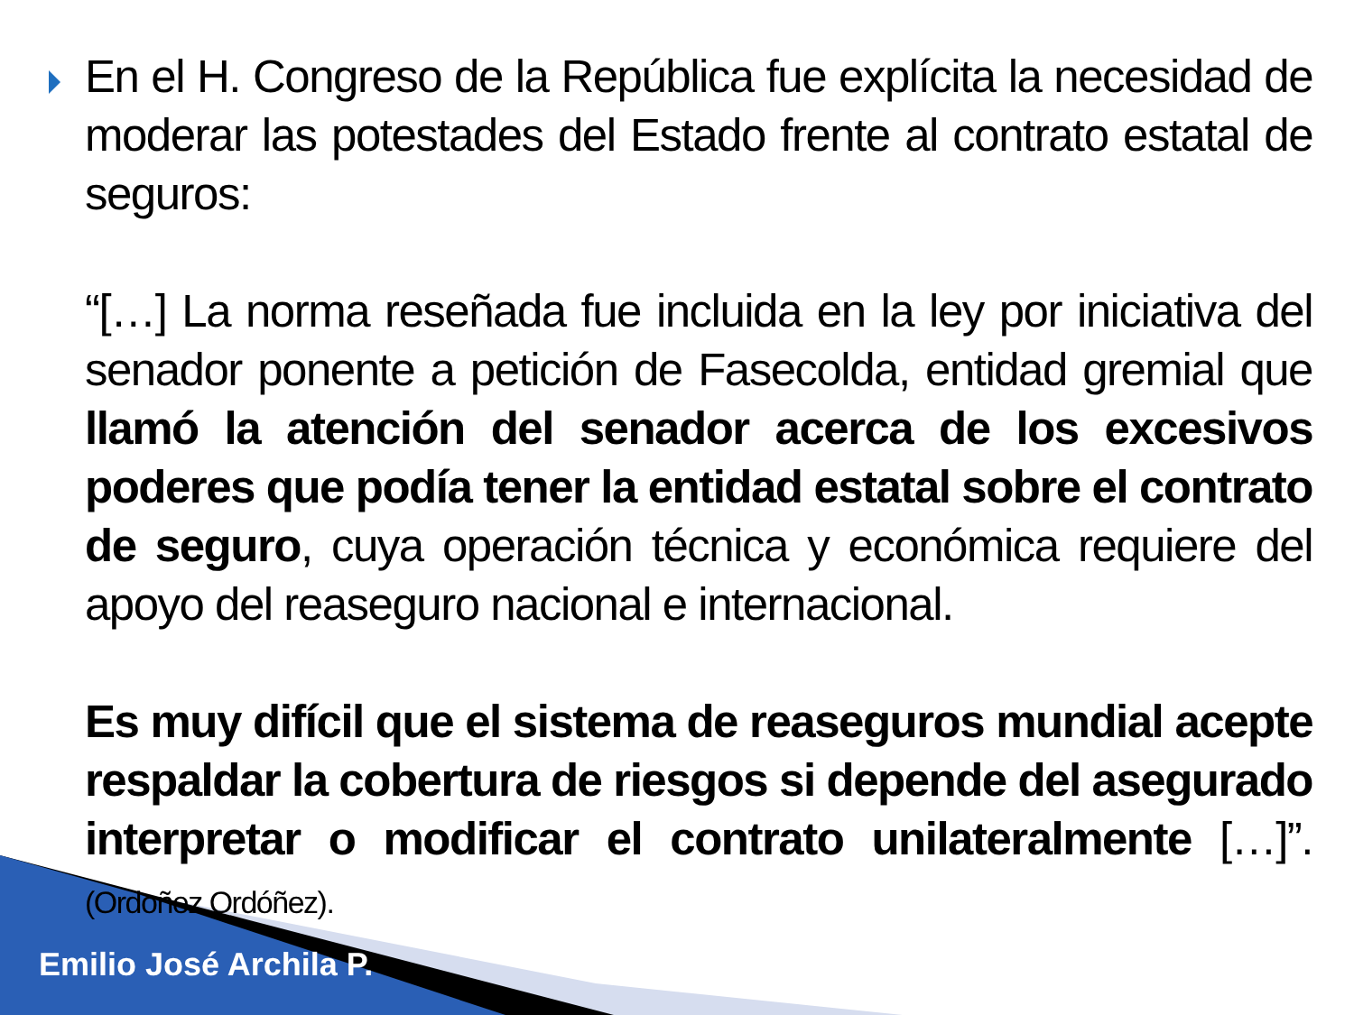En el H. Congreso de la República fue explícita la necesidad de moderar las potestades del Estado frente al contrato estatal de seguros:
“[…] La norma reseñada fue incluida en la ley por iniciativa del senador ponente a petición de Fasecolda, entidad gremial que llamó la atención del senador acerca de los excesivos poderes que podía tener la entidad estatal sobre el contrato de seguro, cuya operación técnica y económica requiere del apoyo del reaseguro nacional e internacional.
Es muy difícil que el sistema de reaseguros mundial acepte respaldar la cobertura de riesgos si depende del asegurado interpretar o modificar el contrato unilateralmente […]”. (Ordoñez Ordóñez).
Emilio José Archila P.